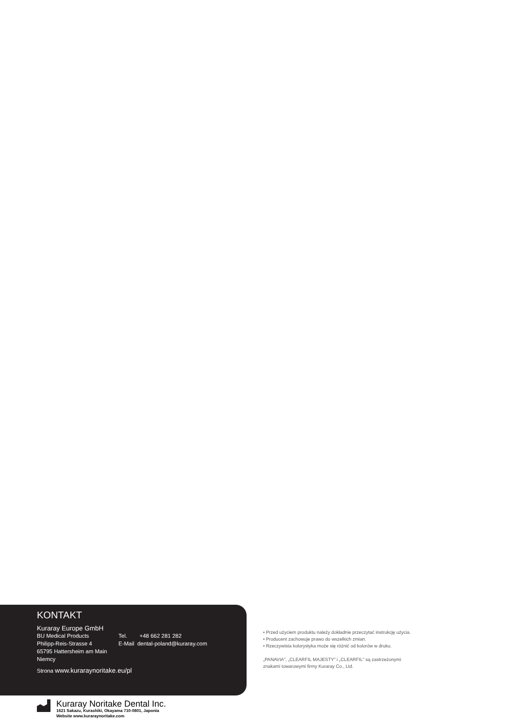KONTAKT
Kuraray Europe GmbH
BU Medical Products
Philipp-Reis-Strasse 4
65795 Hattersheim am Main
Niemcy
Tel. +48 662 281 282
E-Mail dental-poland@kuraray.com
Strona www.kuraraynoritake.eu/pl
• Przed użyciem produktu należy dokładnie przeczytać instrukcję użycia.
• Producent zachowuje prawo do wszelkich zmian.
• Rzeczywista kolorystyka może się różnić od kolorów w druku.
„PANAVIA”, „CLEARFIL MAJESTY” i „CLEARFIL” są zastrzeżonymi
znakami towarowymi firmy Kuraray Co., Ltd.
Kuraray Noritake Dental Inc.
1621 Sakazu, Kurashiki, Okayama 710-0801, Japonia
Website www.kuraraynoritake.com